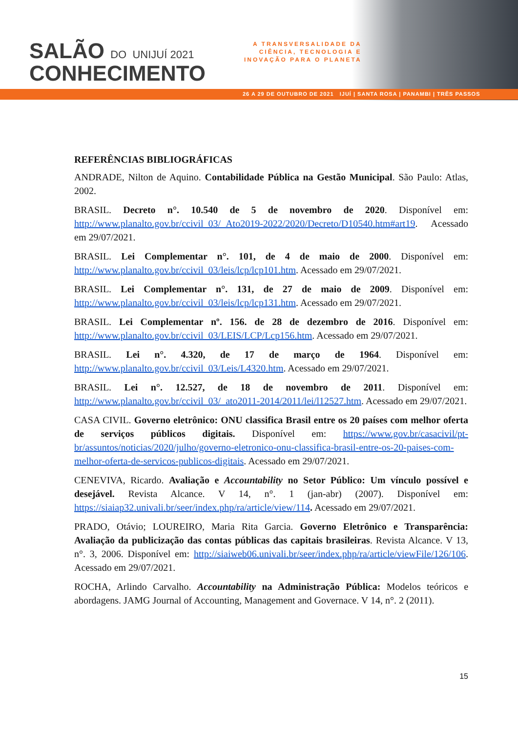SALÃO DO UNIJUÍ 2021
CONHECIMENTO
A TRANSVERSALIDADE DA
CIÊNCIA, TECNOLOGIA E
INOVAÇÃO PARA O PLANETA
26 A 29 DE OUTUBRO DE 2021 IJUÍ | SANTA ROSA | PANAMBI | TRÊS PASSOS
REFERÊNCIAS BIBLIOGRÁFICAS
ANDRADE, Nilton de Aquino. Contabilidade Pública na Gestão Municipal. São Paulo: Atlas, 2002.
BRASIL. Decreto n°. 10.540 de 5 de novembro de 2020. Disponível em: http://www.planalto.gov.br/ccivil_03/_Ato2019-2022/2020/Decreto/D10540.htm#art19. Acessado em 29/07/2021.
BRASIL. Lei Complementar n°. 101, de 4 de maio de 2000. Disponível em: http://www.planalto.gov.br/ccivil_03/leis/lcp/lcp101.htm. Acessado em 29/07/2021.
BRASIL. Lei Complementar n°. 131, de 27 de maio de 2009. Disponível em: http://www.planalto.gov.br/ccivil_03/leis/lcp/lcp131.htm. Acessado em 29/07/2021.
BRASIL. Lei Complementar nº. 156. de 28 de dezembro de 2016. Disponível em: http://www.planalto.gov.br/ccivil_03/LEIS/LCP/Lcp156.htm. Acessado em 29/07/2021.
BRASIL. Lei n°. 4.320, de 17 de março de 1964. Disponível em: http://www.planalto.gov.br/ccivil_03/Leis/L4320.htm. Acessado em 29/07/2021.
BRASIL. Lei n°. 12.527, de 18 de novembro de 2011. Disponível em: http://www.planalto.gov.br/ccivil_03/_ato2011-2014/2011/lei/l12527.htm. Acessado em 29/07/2021.
CASA CIVIL. Governo eletrônico: ONU classifica Brasil entre os 20 países com melhor oferta de serviços públicos digitais. Disponível em: https://www.gov.br/casacivil/pt-br/assuntos/noticias/2020/julho/governo-eletronico-onu-classifica-brasil-entre-os-20-paises-com-melhor-oferta-de-servicos-publicos-digitais. Acessado em 29/07/2021.
CENEVIVA, Ricardo. Avaliação e Accountability no Setor Público: Um vínculo possível e desejável. Revista Alcance. V 14, n°. 1 (jan-abr) (2007). Disponível em: https://siaiap32.univali.br/seer/index.php/ra/article/view/114. Acessado em 29/07/2021.
PRADO, Otávio; LOUREIRO, Maria Rita Garcia. Governo Eletrônico e Transparência: Avaliação da publicização das contas públicas das capitais brasileiras. Revista Alcance. V 13, n°. 3, 2006. Disponível em: http://siaiweb06.univali.br/seer/index.php/ra/article/viewFile/126/106. Acessado em 29/07/2021.
ROCHA, Arlindo Carvalho. Accountability na Administração Pública: Modelos teóricos e abordagens. JAMG Journal of Accounting, Management and Governace. V 14, n°. 2 (2011).
15